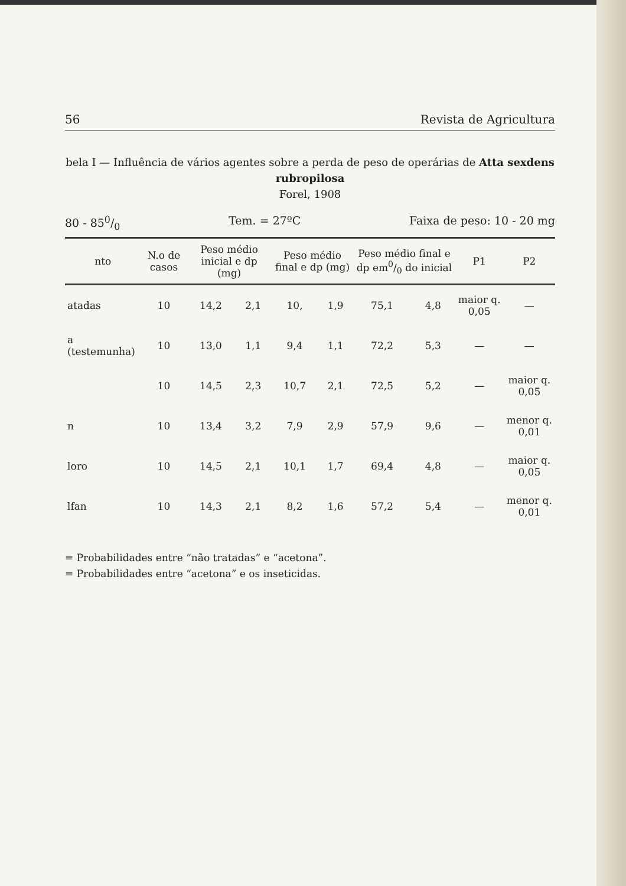56 Revista de Agricultura
bela I — Influência de vários agentes sobre a perda de peso de operárias de Atta sexdens rubropilosa
Forel, 1908
80 - 850/0 Tem. = 27ºC Faixa de peso: 10 - 20 mg
| nto | N.o de casos | Peso médio inicial e dp (mg) | | Peso médio final e dp (mg) | | Peso médio final e dp em0/0 do inicial | | P1 | P2 |
| --- | --- | --- | --- | --- | --- | --- | --- | --- | --- |
| atadas | 10 | 14,2 | 2,1 | 10, | 1,9 | 75,1 | 4,8 | maior q. 0,05 | — |
| a (testemunha) | 10 | 13,0 | 1,1 | 9,4 | 1,1 | 72,2 | 5,3 | — | — |
| | 10 | 14,5 | 2,3 | 10,7 | 2,1 | 72,5 | 5,2 | — | maior q. 0,05 |
| n | 10 | 13,4 | 3,2 | 7,9 | 2,9 | 57,9 | 9,6 | — | menor q. 0,01 |
| loro | 10 | 14,5 | 2,1 | 10,1 | 1,7 | 69,4 | 4,8 | — | maior q. 0,05 |
| lfan | 10 | 14,3 | 2,1 | 8,2 | 1,6 | 57,2 | 5,4 | — | menor q. 0,01 |
= Probabilidades entre “não tratadas” e “acetona”.
= Probabilidades entre “acetona” e os inseticidas.